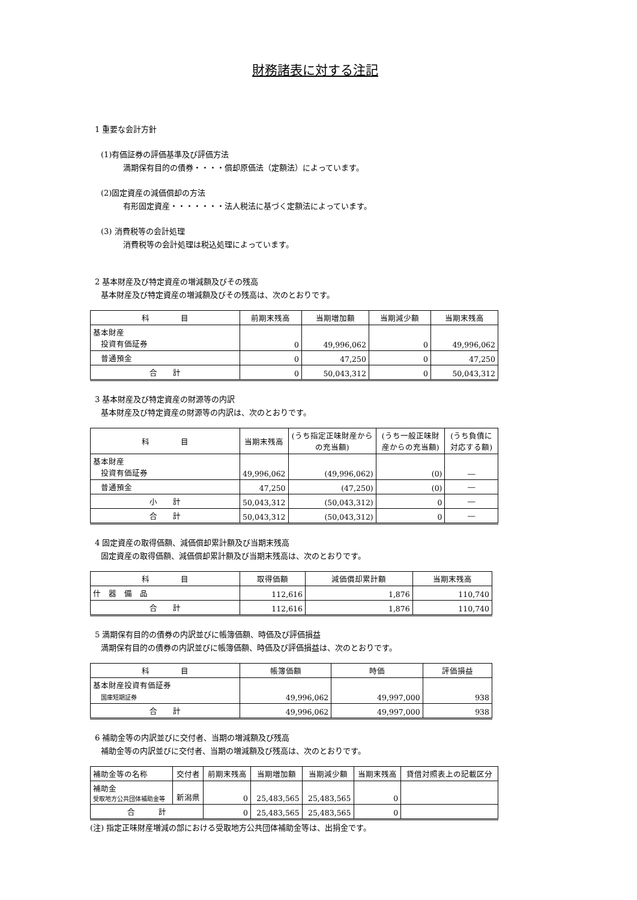財務諸表に対する注記
1 重要な会計方針
(1)有価証券の評価基準及び評価方法
満期保有目的の債券・・・・償却原価法（定額法）によっています。
(2)固定資産の減価償却の方法
有形固定資産・・・・・・・法人税法に基づく定額法によっています。
(3) 消費税等の会計処理
消費税等の会計処理は税込処理によっています。
2 基本財産及び特定資産の増減額及びその残高
基本財産及び特定資産の増減額及びその残高は、次のとおりです。
| 科 目 | 前期末残高 | 当期増加額 | 当期減少額 | 当期末残高 |
| --- | --- | --- | --- | --- |
| 基本財産 投資有価証券 | 0 | 49,996,062 | 0 | 49,996,062 |
| 普通預金 | 0 | 47,250 | 0 | 47,250 |
| 合 計 | 0 | 50,043,312 | 0 | 50,043,312 |
3 基本財産及び特定資産の財源等の内訳
基本財産及び特定資産の財源等の内訳は、次のとおりです。
| 科 目 | 当期末残高 | (うち指定正味財産からの充当額) | (うち一般正味財産からの充当額) | (うち負債に対応する額) |
| --- | --- | --- | --- | --- |
| 基本財産 投資有価証券 | 49,996,062 | (49,996,062) | (0) | ― |
| 普通預金 | 47,250 | (47,250) | (0) | ― |
| 小 計 | 50,043,312 | (50,043,312) | 0 | ― |
| 合 計 | 50,043,312 | (50,043,312) | 0 | ― |
4 固定資産の取得価額、減価償却累計額及び当期末残高
固定資産の取得価額、減価償却累計額及び当期末残高は、次のとおりです。
| 科 目 | 取得価額 | 減価償却累計額 | 当期末残高 |
| --- | --- | --- | --- |
| 什 器 備 品 | 112,616 | 1,876 | 110,740 |
| 合 計 | 112,616 | 1,876 | 110,740 |
5 満期保有目的の債券の内訳並びに帳簿価額、時価及び評価損益
満期保有目的の債券の内訳並びに帳簿価額、時価及び評価損益は、次のとおりです。
| 科 目 | 帳簿価額 | 時価 | 評価損益 |
| --- | --- | --- | --- |
| 基本財産投資有価証券 国庫短期証券 | 49,996,062 | 49,997,000 | 938 |
| 合 計 | 49,996,062 | 49,997,000 | 938 |
6 補助金等の内訳並びに交付者、当期の増減額及び残高
補助金等の内訳並びに交付者、当期の増減額及び残高は、次のとおりです。
| 補助金等の名称 | 交付者 | 前期末残高 | 当期増加額 | 当期減少額 | 当期末残高 | 貸借対照表上の記載区分 |
| --- | --- | --- | --- | --- | --- | --- |
| 補助金 受取地方公共団体補助金等 | 新潟県 | 0 | 25,483,565 | 25,483,565 | 0 | |
| 合 計 | | 0 | 25,483,565 | 25,483,565 | 0 | |
(注) 指定正味財産増減の部における受取地方公共団体補助金等は、出捐金です。